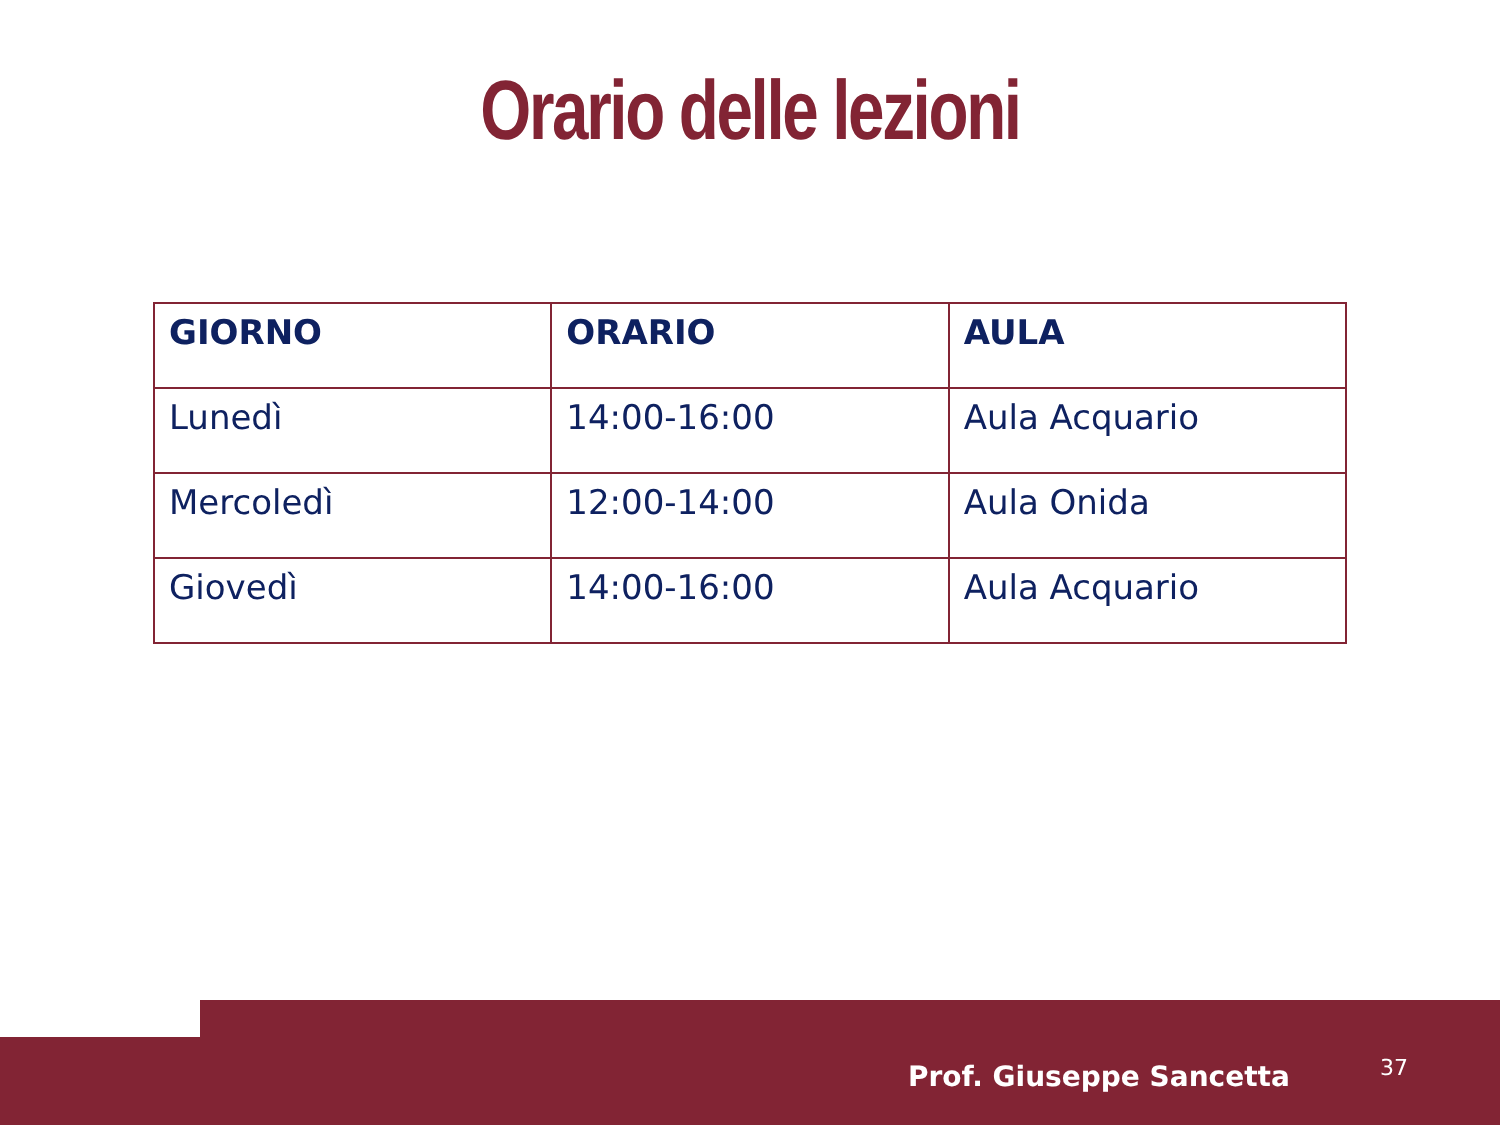Orario delle lezioni
| GIORNO | ORARIO | AULA |
| --- | --- | --- |
| Lunedì | 14:00-16:00 | Aula Acquario |
| Mercoledì | 12:00-14:00 | Aula Onida |
| Giovedì | 14:00-16:00 | Aula Acquario |
Prof. Giuseppe Sancetta 37